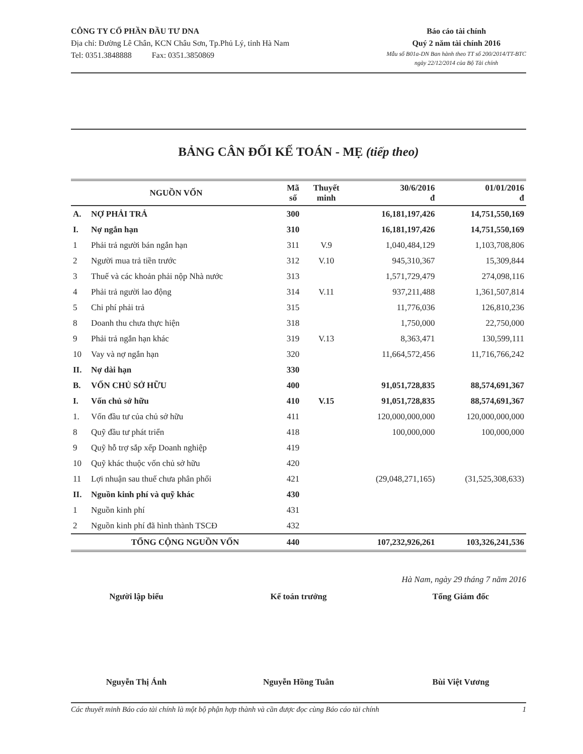CÔNG TY CỔ PHẦN ĐẦU TƯ DNA
Địa chỉ: Đường Lê Chân, KCN Châu Sơn, Tp.Phủ Lý, tỉnh Hà Nam
Tel: 0351.3848888 Fax: 0351.3850869
Báo cáo tài chính
Quý 2 năm tài chính 2016
Mẫu số B01a-DN Ban hành theo TT số 200/2014/TT-BTC
ngày 22/12/2014 của Bộ Tài chính
BẢNG CÂN ĐỐI KẾ TOÁN - MẸ (tiếp theo)
| NGUỒN VỐN | | Mã số | Thuyết minh | 30/6/2016 đ | 01/01/2016 đ |
| --- | --- | --- | --- | --- | --- |
| A. | NỢ PHẢI TRẢ | 300 | | 16,181,197,426 | 14,751,550,169 |
| I. | Nợ ngắn hạn | 310 | | 16,181,197,426 | 14,751,550,169 |
| 1 | Phải trả người bán ngắn hạn | 311 | V.9 | 1,040,484,129 | 1,103,708,806 |
| 2 | Người mua trả tiền trước | 312 | V.10 | 945,310,367 | 15,309,844 |
| 3 | Thuế và các khoản phải nộp Nhà nước | 313 | | 1,571,729,479 | 274,098,116 |
| 4 | Phải trả người lao động | 314 | V.11 | 937,211,488 | 1,361,507,814 |
| 5 | Chi phí phải trả | 315 | | 11,776,036 | 126,810,236 |
| 8 | Doanh thu chưa thực hiện | 318 | | 1,750,000 | 22,750,000 |
| 9 | Phải trả ngắn hạn khác | 319 | V.13 | 8,363,471 | 130,599,111 |
| 10 | Vay và nợ ngắn hạn | 320 | | 11,664,572,456 | 11,716,766,242 |
| II. | Nợ dài hạn | 330 | | | |
| B. | VỐN CHỦ SỞ HỮU | 400 | | 91,051,728,835 | 88,574,691,367 |
| I. | Vốn chủ sở hữu | 410 | V.15 | 91,051,728,835 | 88,574,691,367 |
| 1. | Vốn đầu tư của chủ sở hữu | 411 | | 120,000,000,000 | 120,000,000,000 |
| 8 | Quỹ đầu tư phát triển | 418 | | 100,000,000 | 100,000,000 |
| 9 | Quỹ hỗ trợ sắp xếp Doanh nghiệp | 419 | | | |
| 10 | Quỹ khác thuộc vốn chủ sở hữu | 420 | | | |
| 11 | Lợi nhuận sau thuế chưa phân phối | 421 | | (29,048,271,165) | (31,525,308,633) |
| II. | Nguồn kinh phí và quỹ khác | 430 | | | |
| 1 | Nguồn kinh phí | 431 | | | |
| 2 | Nguồn kinh phí đã hình thành TSCĐ | 432 | | | |
| | TỔNG CỘNG NGUỒN VỐN | 440 | | 107,232,926,261 | 103,326,241,536 |
Hà Nam, ngày 29 tháng 7 năm 2016
Người lập biểu Kế toán trưởng Tổng Giám đốc
Nguyễn Thị Ánh Nguyễn Hồng Tuân Bùi Việt Vương
Các thuyết minh Báo cáo tài chính là một bộ phận hợp thành và cần được đọc cùng Báo cáo tài chính 1